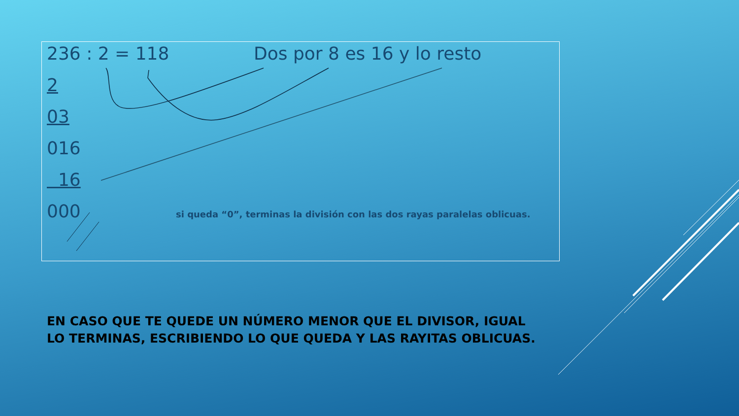236 : 2 = 118 Dos por 8 es 16 y lo resto
2
03
016
16
000 si queda “0”, terminas la división con las dos rayas paralelas oblicuas.
EN CASO QUE TE QUEDE UN NÚMERO MENOR QUE EL DIVISOR, IGUAL LO TERMINAS, ESCRIBIENDO LO QUE QUEDA Y LAS RAYITAS OBLICUAS.